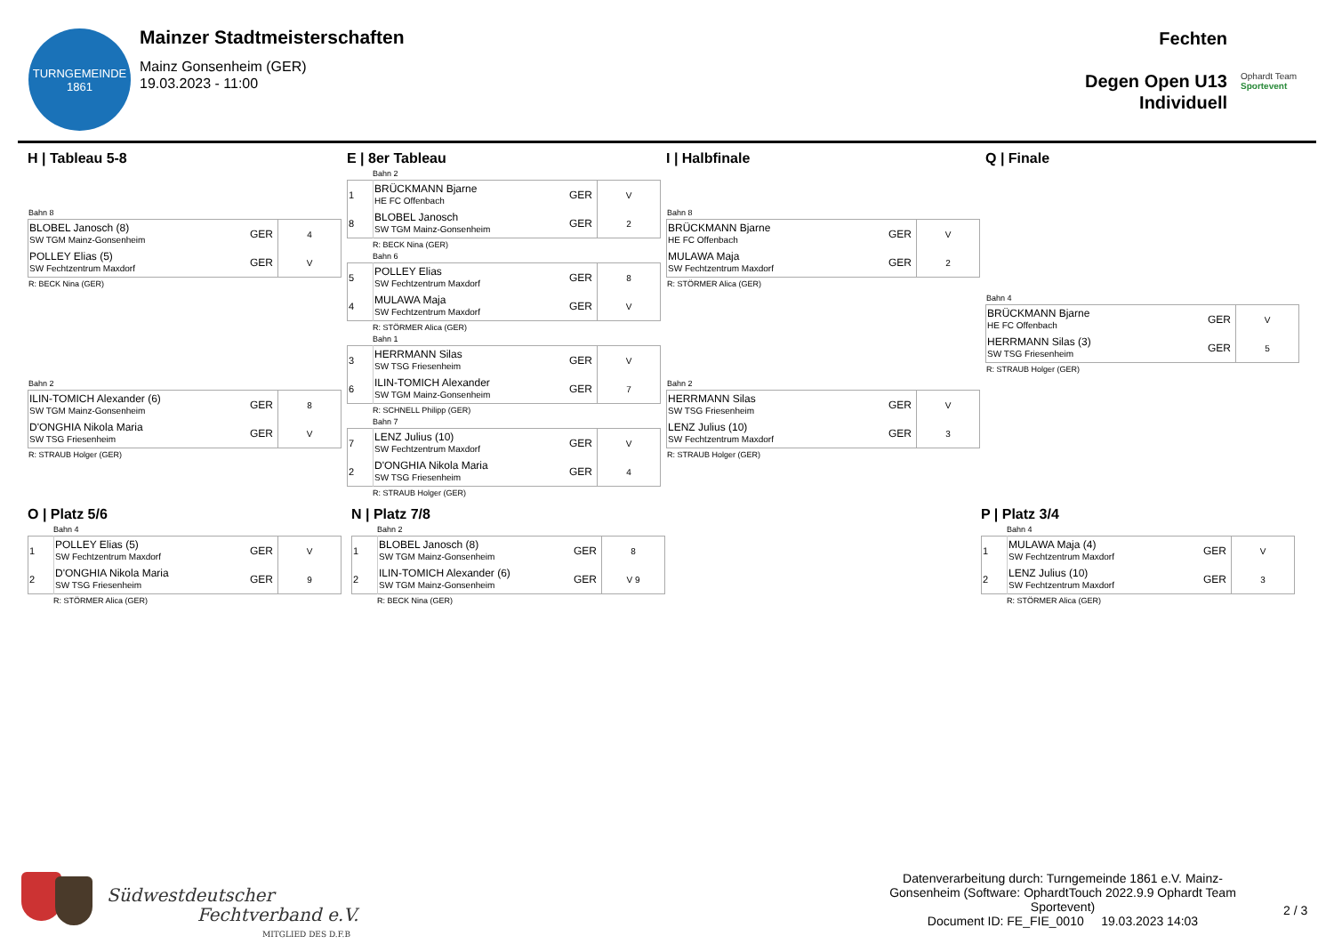TURNGEMEINDE
1861
Mainzer Stadtmeisterschaften
Mainz Gonsenheim (GER)
19.03.2023 - 11:00
Fechten
Degen Open U13
Individuell
Ophardt Team
Sportevent
H | Tableau 5-8
Bahn 8
| BLOBEL Janosch (8) SW TGM Mainz-Gonsenheim | GER | 4 |
| POLLEY Elias (5) SW Fechtzentrum Maxdorf | GER | V |
R: BECK Nina (GER)
Bahn 2
| ILIN-TOMICH Alexander (6) SW TGM Mainz-Gonsenheim | GER | 8 |
| D'ONGHIA Nikola Maria SW TSG Friesenheim | GER | V |
R: STRAUB Holger (GER)
E | 8er Tableau
Bahn 2
| 1 | BRÜCKMANN Bjarne HE FC Offenbach | GER | V |
| 8 | BLOBEL Janosch SW TGM Mainz-Gonsenheim | GER | 2 |
R: BECK Nina (GER)
Bahn 6
| 5 | POLLEY Elias SW Fechtzentrum Maxdorf | GER | 8 |
| 4 | MULAWA Maja SW Fechtzentrum Maxdorf | GER | V |
R: STÖRMER Alica (GER)
Bahn 1
| 3 | HERRMANN Silas SW TSG Friesenheim | GER | V |
| 6 | ILIN-TOMICH Alexander SW TGM Mainz-Gonsenheim | GER | 7 |
R: SCHNELL Philipp (GER)
Bahn 7
| 7 | LENZ Julius (10) SW Fechtzentrum Maxdorf | GER | V |
| 2 | D'ONGHIA Nikola Maria SW TSG Friesenheim | GER | 4 |
R: STRAUB Holger (GER)
I | Halbfinale
Bahn 8
| BRÜCKMANN Bjarne HE FC Offenbach | GER | V |
| MULAWA Maja SW Fechtzentrum Maxdorf | GER | 2 |
R: STÖRMER Alica (GER)
Bahn 2
| HERRMANN Silas SW TSG Friesenheim | GER | V |
| LENZ Julius (10) SW Fechtzentrum Maxdorf | GER | 3 |
R: STRAUB Holger (GER)
Q | Finale
Bahn 4
| BRÜCKMANN Bjarne HE FC Offenbach | GER | V |
| HERRMANN Silas (3) SW TSG Friesenheim | GER | 5 |
R: STRAUB Holger (GER)
O | Platz 5/6
Bahn 4
| 1 | POLLEY Elias (5) SW Fechtzentrum Maxdorf | GER | V |
| 2 | D'ONGHIA Nikola Maria SW TSG Friesenheim | GER | 9 |
R: STÖRMER Alica (GER)
N | Platz 7/8
Bahn 2
| 1 | BLOBEL Janosch (8) SW TGM Mainz-Gonsenheim | GER | 8 |
| 2 | ILIN-TOMICH Alexander (6) SW TGM Mainz-Gonsenheim | GER | V 9 |
R: BECK Nina (GER)
P | Platz 3/4
Bahn 4
| 1 | MULAWA Maja (4) SW Fechtzentrum Maxdorf | GER | V |
| 2 | LENZ Julius (10) SW Fechtzentrum Maxdorf | GER | 3 |
R: STÖRMER Alica (GER)
Südwestdeutscher
Fechtverband e.V.
MITGLIED DES D.F.B
Datenverarbeitung durch: Turngemeinde 1861 e.V. Mainz-Gonsenheim (Software: OphardtTouch 2022.9.9 Ophardt Team Sportevent)
Document ID: FE_FIE_0010 19.03.2023 14:03
2 / 3